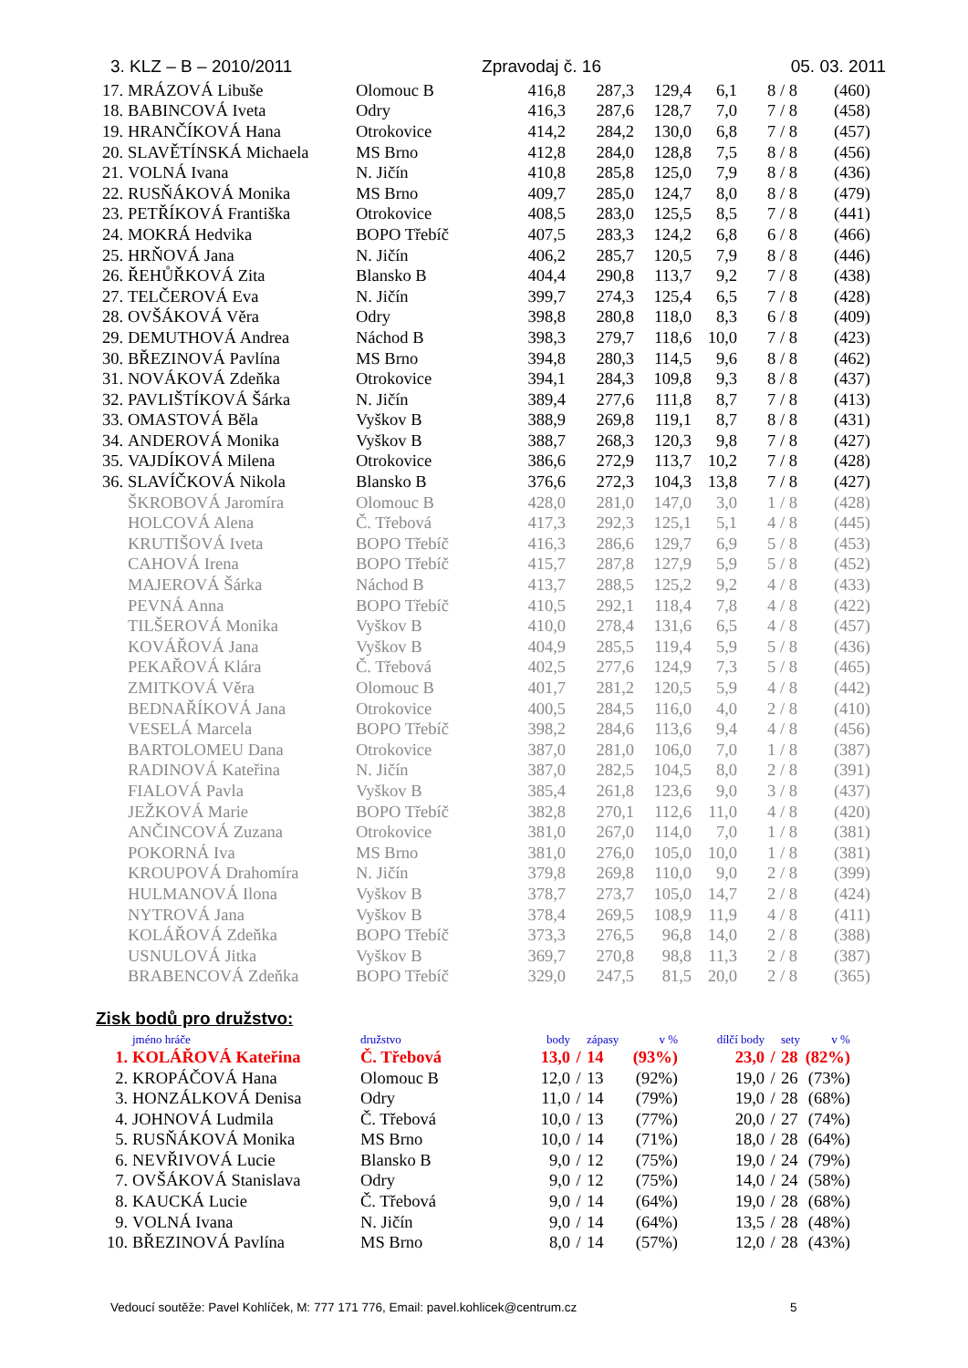3. KLZ – B – 2010/2011 Zpravodaj č. 16 05. 03. 2011
| 17. | MRÁZOVÁ Libuše | Olomouc B | 416,8 | 287,3 | 129,4 | 6,1 | 8 / 8 | (460) |
| 18. | BABINCOVÁ Iveta | Odry | 416,3 | 287,6 | 128,7 | 7,0 | 7 / 8 | (458) |
| 19. | HRANČÍKOVÁ Hana | Otrokovice | 414,2 | 284,2 | 130,0 | 6,8 | 7 / 8 | (457) |
| 20. | SLAVĚTÍNSKÁ Michaela | MS Brno | 412,8 | 284,0 | 128,8 | 7,5 | 8 / 8 | (456) |
| 21. | VOLNÁ Ivana | N. Jičín | 410,8 | 285,8 | 125,0 | 7,9 | 8 / 8 | (436) |
| 22. | RUSŇÁKOVÁ Monika | MS Brno | 409,7 | 285,0 | 124,7 | 8,0 | 8 / 8 | (479) |
| 23. | PETŘÍKOVÁ Františka | Otrokovice | 408,5 | 283,0 | 125,5 | 8,5 | 7 / 8 | (441) |
| 24. | MOKRÁ Hedvika | BOPO Třebíč | 407,5 | 283,3 | 124,2 | 6,8 | 6 / 8 | (466) |
| 25. | HRŇOVÁ Jana | N. Jičín | 406,2 | 285,7 | 120,5 | 7,9 | 8 / 8 | (446) |
| 26. | ŘEHŮŘKOVÁ Zita | Blansko B | 404,4 | 290,8 | 113,7 | 9,2 | 7 / 8 | (438) |
| 27. | TELČEROVÁ Eva | N. Jičín | 399,7 | 274,3 | 125,4 | 6,5 | 7 / 8 | (428) |
| 28. | OVŠÁKOVÁ Věra | Odry | 398,8 | 280,8 | 118,0 | 8,3 | 6 / 8 | (409) |
| 29. | DEMUTHOVÁ Andrea | Náchod B | 398,3 | 279,7 | 118,6 | 10,0 | 7 / 8 | (423) |
| 30. | BŘEZINOVÁ Pavlína | MS Brno | 394,8 | 280,3 | 114,5 | 9,6 | 8 / 8 | (462) |
| 31. | NOVÁKOVÁ Zdeňka | Otrokovice | 394,1 | 284,3 | 109,8 | 9,3 | 8 / 8 | (437) |
| 32. | PAVLIŠTÍKOVÁ Šárka | N. Jičín | 389,4 | 277,6 | 111,8 | 8,7 | 7 / 8 | (413) |
| 33. | OMASTOVÁ Běla | Vyškov B | 388,9 | 269,8 | 119,1 | 8,7 | 8 / 8 | (431) |
| 34. | ANDEROVÁ Monika | Vyškov B | 388,7 | 268,3 | 120,3 | 9,8 | 7 / 8 | (427) |
| 35. | VAJDÍKOVÁ Milena | Otrokovice | 386,6 | 272,9 | 113,7 | 10,2 | 7 / 8 | (428) |
| 36. | SLAVÍČKOVÁ Nikola | Blansko B | 376,6 | 272,3 | 104,3 | 13,8 | 7 / 8 | (427) |
| | ŠKROBOVÁ Jaromíra | Olomouc B | 428,0 | 281,0 | 147,0 | 3,0 | 1 / 8 | (428) |
| | HOLCOVÁ Alena | Č. Třebová | 417,3 | 292,3 | 125,1 | 5,1 | 4 / 8 | (445) |
| | KRUTIŠOVÁ Iveta | BOPO Třebíč | 416,3 | 286,6 | 129,7 | 6,9 | 5 / 8 | (453) |
| | CAHOVÁ Irena | BOPO Třebíč | 415,7 | 287,8 | 127,9 | 5,9 | 5 / 8 | (452) |
| | MAJEROVÁ Šárka | Náchod B | 413,7 | 288,5 | 125,2 | 9,2 | 4 / 8 | (433) |
| | PEVNÁ Anna | BOPO Třebíč | 410,5 | 292,1 | 118,4 | 7,8 | 4 / 8 | (422) |
| | TILŠEROVÁ Monika | Vyškov B | 410,0 | 278,4 | 131,6 | 6,5 | 4 / 8 | (457) |
| | KOVÁŘOVÁ Jana | Vyškov B | 404,9 | 285,5 | 119,4 | 5,9 | 5 / 8 | (436) |
| | PEKAŘOVÁ Klára | Č. Třebová | 402,5 | 277,6 | 124,9 | 7,3 | 5 / 8 | (465) |
| | ZMITKOVÁ Věra | Olomouc B | 401,7 | 281,2 | 120,5 | 5,9 | 4 / 8 | (442) |
| | BEDNAŘÍKOVÁ Jana | Otrokovice | 400,5 | 284,5 | 116,0 | 4,0 | 2 / 8 | (410) |
| | VESELÁ Marcela | BOPO Třebíč | 398,2 | 284,6 | 113,6 | 9,4 | 4 / 8 | (456) |
| | BARTOLOMEU Dana | Otrokovice | 387,0 | 281,0 | 106,0 | 7,0 | 1 / 8 | (387) |
| | RADINOVÁ Kateřina | N. Jičín | 387,0 | 282,5 | 104,5 | 8,0 | 2 / 8 | (391) |
| | FIALOVÁ Pavla | Vyškov B | 385,4 | 261,8 | 123,6 | 9,0 | 3 / 8 | (437) |
| | JEŽKOVÁ Marie | BOPO Třebíč | 382,8 | 270,1 | 112,6 | 11,0 | 4 / 8 | (420) |
| | ANČINCOVÁ Zuzana | Otrokovice | 381,0 | 267,0 | 114,0 | 7,0 | 1 / 8 | (381) |
| | POKORNÁ Iva | MS Brno | 381,0 | 276,0 | 105,0 | 10,0 | 1 / 8 | (381) |
| | KROUPOVÁ Drahomíra | N. Jičín | 379,8 | 269,8 | 110,0 | 9,0 | 2 / 8 | (399) |
| | HULMANOVÁ Ilona | Vyškov B | 378,7 | 273,7 | 105,0 | 14,7 | 2 / 8 | (424) |
| | NYTROVÁ Jana | Vyškov B | 378,4 | 269,5 | 108,9 | 11,9 | 4 / 8 | (411) |
| | KOLÁŘOVÁ Zdeňka | BOPO Třebíč | 373,3 | 276,5 | 96,8 | 14,0 | 2 / 8 | (388) |
| | USNULOVÁ Jitka | Vyškov B | 369,7 | 270,8 | 98,8 | 11,3 | 2 / 8 | (387) |
| | BRABENCOVÁ Zdeňka | BOPO Třebíč | 329,0 | 247,5 | 81,5 | 20,0 | 2 / 8 | (365) |
Zisk bodů pro družstvo:
| | jméno hráče | družstvo | body | | zápasy | v % | dílčí body | | sety | v % |
| 1. | KOLÁŘOVÁ Kateřina | Č. Třebová | 13,0 | / | 14 | (93%) | 23,0 | / | 28 | (82%) |
| 2. | KROPÁČOVÁ Hana | Olomouc B | 12,0 | / | 13 | (92%) | 19,0 | / | 26 | (73%) |
| 3. | HONZÁLKOVÁ Denisa | Odry | 11,0 | / | 14 | (79%) | 19,0 | / | 28 | (68%) |
| 4. | JOHNOVÁ Ludmila | Č. Třebová | 10,0 | / | 13 | (77%) | 20,0 | / | 27 | (74%) |
| 5. | RUSŇÁKOVÁ Monika | MS Brno | 10,0 | / | 14 | (71%) | 18,0 | / | 28 | (64%) |
| 6. | NEVŘIVOVÁ Lucie | Blansko B | 9,0 | / | 12 | (75%) | 19,0 | / | 24 | (79%) |
| 7. | OVŠÁKOVÁ Stanislava | Odry | 9,0 | / | 12 | (75%) | 14,0 | / | 24 | (58%) |
| 8. | KAUCKÁ Lucie | Č. Třebová | 9,0 | / | 14 | (64%) | 19,0 | / | 28 | (68%) |
| 9. | VOLNÁ Ivana | N. Jičín | 9,0 | / | 14 | (64%) | 13,5 | / | 28 | (48%) |
| 10. | BŘEZINOVÁ Pavlína | MS Brno | 8,0 | / | 14 | (57%) | 12,0 | / | 28 | (43%) |
Vedoucí soutěže: Pavel Kohlíček, M: 777 171 776, Email: pavel.kohlicek@centrum.cz 5